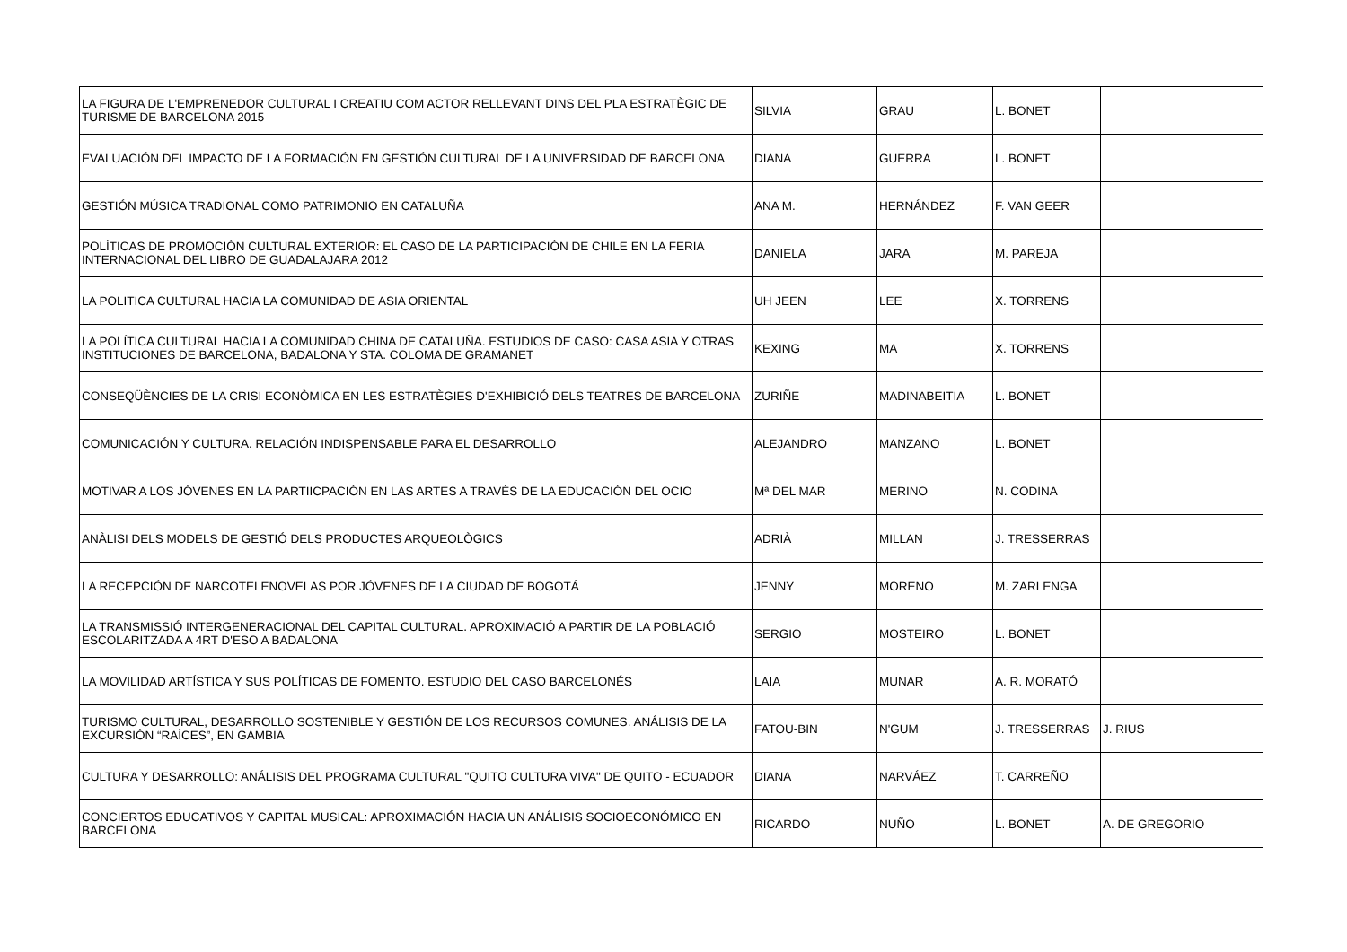| LA FIGURA DE L'EMPRENEDOR CULTURAL I CREATIU COM ACTOR RELLEVANT DINS DEL PLA ESTRATÈGIC DE TURISME DE BARCELONA 2015 | SILVIA | GRAU | L. BONET | |
| EVALUACIÓN DEL IMPACTO DE LA FORMACIÓN EN GESTIÓN CULTURAL DE LA UNIVERSIDAD DE BARCELONA | DIANA | GUERRA | L. BONET | |
| GESTIÓN MÚSICA TRADIONAL COMO PATRIMONIO EN CATALUÑA | ANA M. | HERNÁNDEZ | F. VAN GEER | |
| POLÍTICAS DE PROMOCIÓN CULTURAL EXTERIOR: EL CASO DE LA PARTICIPACIÓN DE CHILE EN LA FERIA INTERNACIONAL DEL LIBRO DE GUADALAJARA 2012 | DANIELA | JARA | M. PAREJA | |
| LA POLITICA CULTURAL HACIA LA COMUNIDAD DE ASIA ORIENTAL | UH JEEN | LEE | X. TORRENS | |
| LA POLÍTICA CULTURAL HACIA LA COMUNIDAD CHINA DE CATALUÑA. ESTUDIOS DE CASO: CASA ASIA Y OTRAS INSTITUCIONES DE BARCELONA, BADALONA Y STA. COLOMA DE GRAMANET | KEXING | MA | X. TORRENS | |
| CONSEQÜÈNCIES DE LA CRISI ECONÒMICA EN LES ESTRATÈGIES D'EXHIBICIÓ DELS TEATRES DE BARCELONA | ZURIÑE | MADINABEITIA | L. BONET | |
| COMUNICACIÓN Y CULTURA. RELACIÓN INDISPENSABLE PARA EL DESARROLLO | ALEJANDRO | MANZANO | L. BONET | |
| MOTIVAR A LOS JÓVENES EN LA PARTIICPACIÓN EN LAS ARTES A TRAVÉS DE LA EDUCACIÓN DEL OCIO | Mª DEL MAR | MERINO | N. CODINA | |
| ANÀLISI DELS MODELS DE GESTIÓ DELS PRODUCTES ARQUEOLÒGICS | ADRIÀ | MILLAN | J. TRESSERRAS | |
| LA RECEPCIÓN DE NARCOTELENOVELAS POR JÓVENES DE LA CIUDAD DE BOGOTÁ | JENNY | MORENO | M. ZARLENGA | |
| LA TRANSMISSIÓ INTERGENERACIONAL DEL CAPITAL CULTURAL. APROXIMACIÓ A PARTIR DE LA POBLACIÓ ESCOLARITZADA A 4RT D'ESO A BADALONA | SERGIO | MOSTEIRO | L. BONET | |
| LA MOVILIDAD ARTÍSTICA Y SUS POLÍTICAS DE FOMENTO. ESTUDIO DEL CASO BARCELONÉS | LAIA | MUNAR | A. R. MORATÓ | |
| TURISMO CULTURAL, DESARROLLO SOSTENIBLE Y GESTIÓN DE LOS RECURSOS COMUNES. ANÁLISIS DE LA EXCURSIÓN “RAÍCES”, EN GAMBIA | FATOU-BIN | N'GUM | J. TRESSERRAS | J. RIUS |
| CULTURA Y DESARROLLO: ANÁLISIS DEL PROGRAMA CULTURAL "QUITO CULTURA VIVA" DE QUITO - ECUADOR | DIANA | NARVÁEZ | T. CARREÑO | |
| CONCIERTOS EDUCATIVOS Y CAPITAL MUSICAL: APROXIMACIÓN HACIA UN ANÁLISIS SOCIOECONÓMICO EN BARCELONA | RICARDO | NUÑO | L. BONET | A. DE GREGORIO |